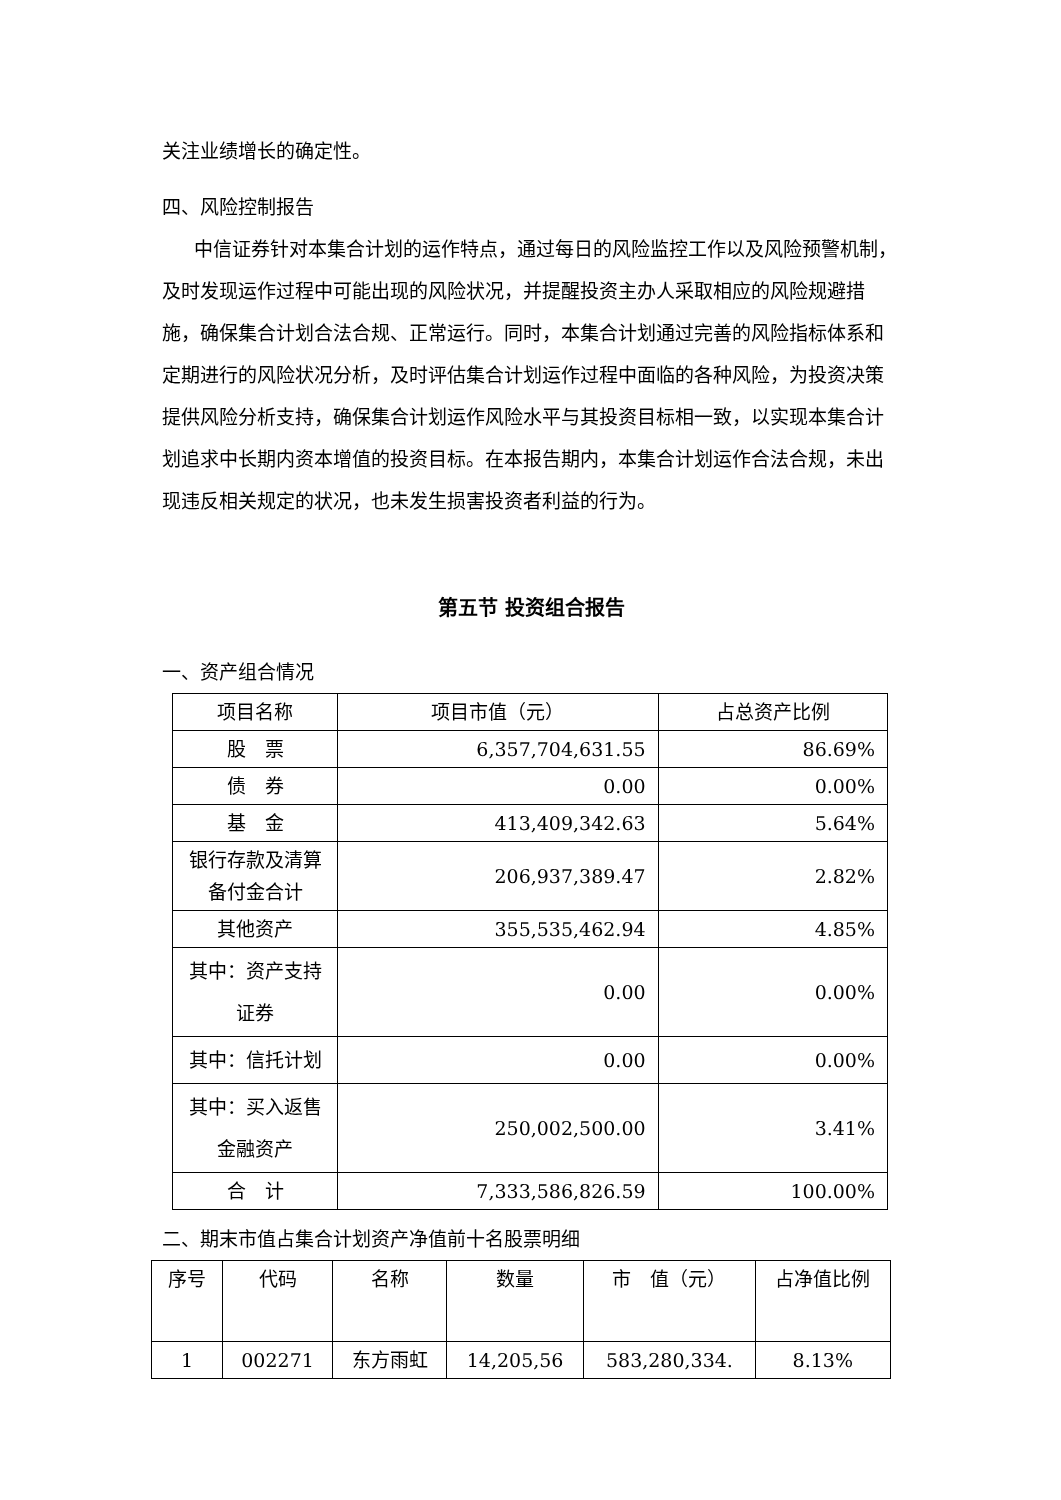关注业绩增长的确定性。
四、风险控制报告
中信证券针对本集合计划的运作特点，通过每日的风险监控工作以及风险预警机制，及时发现运作过程中可能出现的风险状况，并提醒投资主办人采取相应的风险规避措施，确保集合计划合法合规、正常运行。同时，本集合计划通过完善的风险指标体系和定期进行的风险状况分析，及时评估集合计划运作过程中面临的各种风险，为投资决策提供风险分析支持，确保集合计划运作风险水平与其投资目标相一致，以实现本集合计划追求中长期内资本增值的投资目标。在本报告期内，本集合计划运作合法合规，未出现违反相关规定的状况，也未发生损害投资者利益的行为。
第五节 投资组合报告
一、资产组合情况
| 项目名称 | 项目市值（元） | 占总资产比例 |
| --- | --- | --- |
| 股 票 | 6,357,704,631.55 | 86.69% |
| 债 券 | 0.00 | 0.00% |
| 基 金 | 413,409,342.63 | 5.64% |
| 银行存款及清算备付金合计 | 206,937,389.47 | 2.82% |
| 其他资产 | 355,535,462.94 | 4.85% |
| 其中：资产支持证券 | 0.00 | 0.00% |
| 其中：信托计划 | 0.00 | 0.00% |
| 其中：买入返售金融资产 | 250,002,500.00 | 3.41% |
| 合 计 | 7,333,586,826.59 | 100.00% |
二、期末市值占集合计划资产净值前十名股票明细
| 序号 | 代码 | 名称 | 数量 | 市 值（元） | 占净值比例 |
| --- | --- | --- | --- | --- | --- |
| 1 | 002271 | 东方雨虹 | 14,205,56 | 583,280,334. | 8.13% |